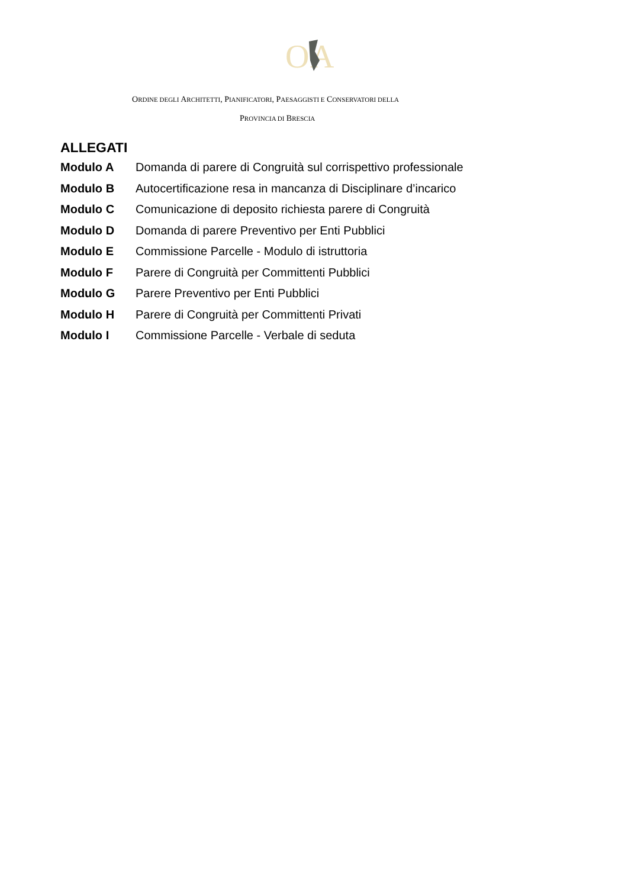O
A
ORDINE DEGLI ARCHITETTI, PIANIFICATORI, PAESAGGISTI E CONSERVATORI DELLA
PROVINCIA DI BRESCIA
ALLEGATI
Modulo A Domanda di parere di Congruità sul corrispettivo professionale
Modulo B Autocertificazione resa in mancanza di Disciplinare d’incarico
Modulo C Comunicazione di deposito richiesta parere di Congruità
Modulo D Domanda di parere Preventivo per Enti Pubblici
Modulo E Commissione Parcelle - Modulo di istruttoria
Modulo F Parere di Congruità per Committenti Pubblici
Modulo G Parere Preventivo per Enti Pubblici
Modulo H Parere di Congruità per Committenti Privati
Modulo I Commissione Parcelle - Verbale di seduta